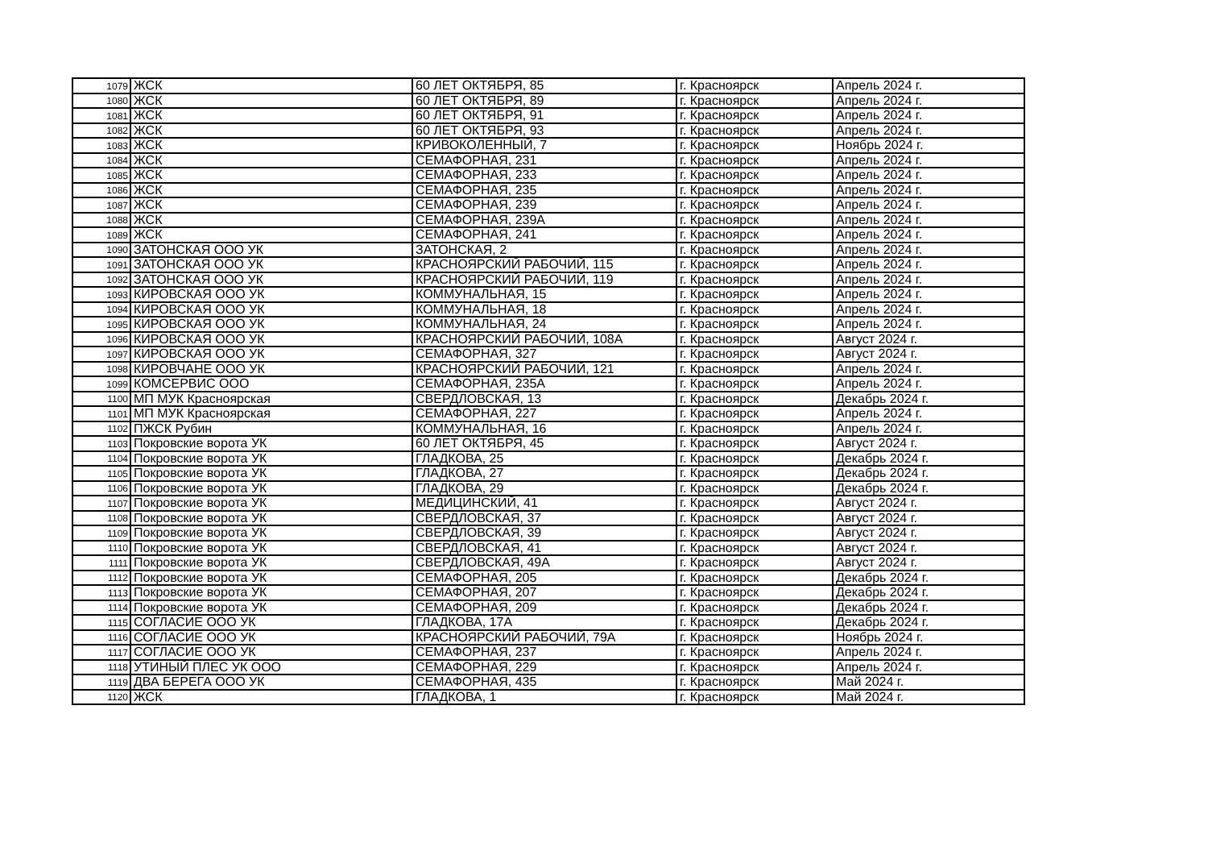| 1079 | ЖСК | 60 ЛЕТ ОКТЯБРЯ, 85 | г. Красноярск | Апрель 2024 г. |
| 1080 | ЖСК | 60 ЛЕТ ОКТЯБРЯ, 89 | г. Красноярск | Апрель 2024 г. |
| 1081 | ЖСК | 60 ЛЕТ ОКТЯБРЯ, 91 | г. Красноярск | Апрель 2024 г. |
| 1082 | ЖСК | 60 ЛЕТ ОКТЯБРЯ, 93 | г. Красноярск | Апрель 2024 г. |
| 1083 | ЖСК | КРИВОКОЛЕННЫЙ, 7 | г. Красноярск | Ноябрь 2024 г. |
| 1084 | ЖСК | СЕМАФОРНАЯ, 231 | г. Красноярск | Апрель 2024 г. |
| 1085 | ЖСК | СЕМАФОРНАЯ, 233 | г. Красноярск | Апрель 2024 г. |
| 1086 | ЖСК | СЕМАФОРНАЯ, 235 | г. Красноярск | Апрель 2024 г. |
| 1087 | ЖСК | СЕМАФОРНАЯ, 239 | г. Красноярск | Апрель 2024 г. |
| 1088 | ЖСК | СЕМАФОРНАЯ, 239А | г. Красноярск | Апрель 2024 г. |
| 1089 | ЖСК | СЕМАФОРНАЯ, 241 | г. Красноярск | Апрель 2024 г. |
| 1090 | ЗАТОНСКАЯ ООО УК | ЗАТОНСКАЯ, 2 | г. Красноярск | Апрель 2024 г. |
| 1091 | ЗАТОНСКАЯ ООО УК | КРАСНОЯРСКИЙ РАБОЧИЙ, 115 | г. Красноярск | Апрель 2024 г. |
| 1092 | ЗАТОНСКАЯ ООО УК | КРАСНОЯРСКИЙ РАБОЧИЙ, 119 | г. Красноярск | Апрель 2024 г. |
| 1093 | КИРОВСКАЯ ООО УК | КОММУНАЛЬНАЯ, 15 | г. Красноярск | Апрель 2024 г. |
| 1094 | КИРОВСКАЯ ООО УК | КОММУНАЛЬНАЯ, 18 | г. Красноярск | Апрель 2024 г. |
| 1095 | КИРОВСКАЯ ООО УК | КОММУНАЛЬНАЯ, 24 | г. Красноярск | Апрель 2024 г. |
| 1096 | КИРОВСКАЯ ООО УК | КРАСНОЯРСКИЙ РАБОЧИЙ, 108А | г. Красноярск | Август 2024 г. |
| 1097 | КИРОВСКАЯ ООО УК | СЕМАФОРНАЯ, 327 | г. Красноярск | Август 2024 г. |
| 1098 | КИРОВЧАНЕ ООО УК | КРАСНОЯРСКИЙ РАБОЧИЙ, 121 | г. Красноярск | Апрель 2024 г. |
| 1099 | КОМСЕРВИС ООО | СЕМАФОРНАЯ, 235А | г. Красноярск | Апрель 2024 г. |
| 1100 | МП МУК Красноярская | СВЕРДЛОВСКАЯ, 13 | г. Красноярск | Декабрь 2024 г. |
| 1101 | МП МУК Красноярская | СЕМАФОРНАЯ, 227 | г. Красноярск | Апрель 2024 г. |
| 1102 | ПЖСК Рубин | КОММУНАЛЬНАЯ, 16 | г. Красноярск | Апрель 2024 г. |
| 1103 | Покровские ворота УК | 60 ЛЕТ ОКТЯБРЯ, 45 | г. Красноярск | Август 2024 г. |
| 1104 | Покровские ворота УК | ГЛАДКОВА, 25 | г. Красноярск | Декабрь 2024 г. |
| 1105 | Покровские ворота УК | ГЛАДКОВА, 27 | г. Красноярск | Декабрь 2024 г. |
| 1106 | Покровские ворота УК | ГЛАДКОВА, 29 | г. Красноярск | Декабрь 2024 г. |
| 1107 | Покровские ворота УК | МЕДИЦИНСКИЙ, 41 | г. Красноярск | Август 2024 г. |
| 1108 | Покровские ворота УК | СВЕРДЛОВСКАЯ, 37 | г. Красноярск | Август 2024 г. |
| 1109 | Покровские ворота УК | СВЕРДЛОВСКАЯ, 39 | г. Красноярск | Август 2024 г. |
| 1110 | Покровские ворота УК | СВЕРДЛОВСКАЯ, 41 | г. Красноярск | Август 2024 г. |
| 1111 | Покровские ворота УК | СВЕРДЛОВСКАЯ, 49А | г. Красноярск | Август 2024 г. |
| 1112 | Покровские ворота УК | СЕМАФОРНАЯ, 205 | г. Красноярск | Декабрь 2024 г. |
| 1113 | Покровские ворота УК | СЕМАФОРНАЯ, 207 | г. Красноярск | Декабрь 2024 г. |
| 1114 | Покровские ворота УК | СЕМАФОРНАЯ, 209 | г. Красноярск | Декабрь 2024 г. |
| 1115 | СОГЛАСИЕ ООО УК | ГЛАДКОВА, 17А | г. Красноярск | Декабрь 2024 г. |
| 1116 | СОГЛАСИЕ ООО УК | КРАСНОЯРСКИЙ РАБОЧИЙ, 79А | г. Красноярск | Ноябрь 2024 г. |
| 1117 | СОГЛАСИЕ ООО УК | СЕМАФОРНАЯ, 237 | г. Красноярск | Апрель 2024 г. |
| 1118 | УТИНЫЙ ПЛЕС УК ООО | СЕМАФОРНАЯ, 229 | г. Красноярск | Апрель 2024 г. |
| 1119 | ДВА БЕРЕГА ООО УК | СЕМАФОРНАЯ, 435 | г. Красноярск | Май 2024 г. |
| 1120 | ЖСК | ГЛАДКОВА, 1 | г. Красноярск | Май 2024 г. |